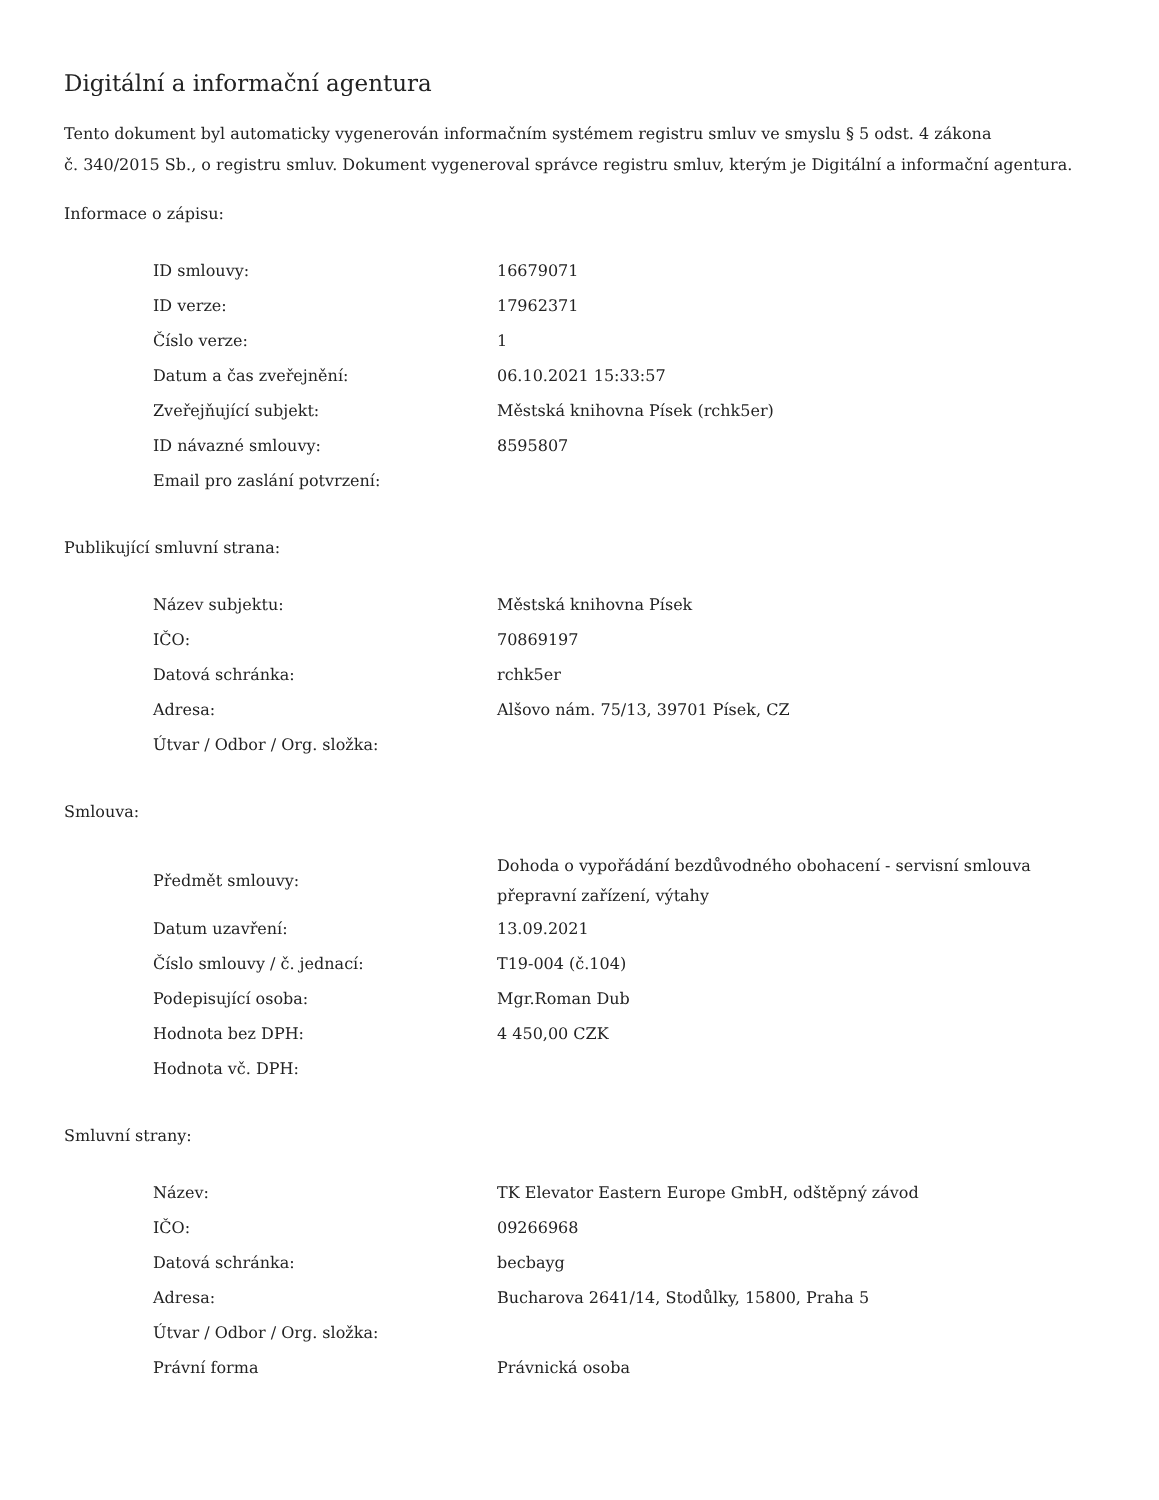Digitální a informační agentura
Tento dokument byl automaticky vygenerován informačním systémem registru smluv ve smyslu § 5 odst. 4 zákona
č. 340/2015 Sb., o registru smluv. Dokument vygeneroval správce registru smluv, kterým je Digitální a informační agentura.
Informace o zápisu:
| ID smlouvy: | 16679071 |
| ID verze: | 17962371 |
| Číslo verze: | 1 |
| Datum a čas zveřejnění: | 06.10.2021 15:33:57 |
| Zveřejňující subjekt: | Městská knihovna Písek (rchk5er) |
| ID návazné smlouvy: | 8595807 |
| Email pro zaslání potvrzení: | |
Publikující smluvní strana:
| Název subjektu: | Městská knihovna Písek |
| IČO: | 70869197 |
| Datová schránka: | rchk5er |
| Adresa: | Alšovo nám. 75/13, 39701 Písek, CZ |
| Útvar / Odbor / Org. složka: | |
Smlouva:
| Předmět smlouvy: | Dohoda o vypořádání bezdůvodného obohacení - servisní smlouva přepravní zařízení, výtahy |
| Datum uzavření: | 13.09.2021 |
| Číslo smlouvy / č. jednací: | T19-004 (č.104) |
| Podepisující osoba: | Mgr.Roman Dub |
| Hodnota bez DPH: | 4 450,00 CZK |
| Hodnota vč. DPH: | |
Smluvní strany:
| Název: | TK Elevator Eastern Europe GmbH, odštěpný závod |
| IČO: | 09266968 |
| Datová schránka: | becbayg |
| Adresa: | Bucharova 2641/14, Stodůlky, 15800, Praha 5 |
| Útvar / Odbor / Org. složka: | |
| Právní forma | Právnická osoba |